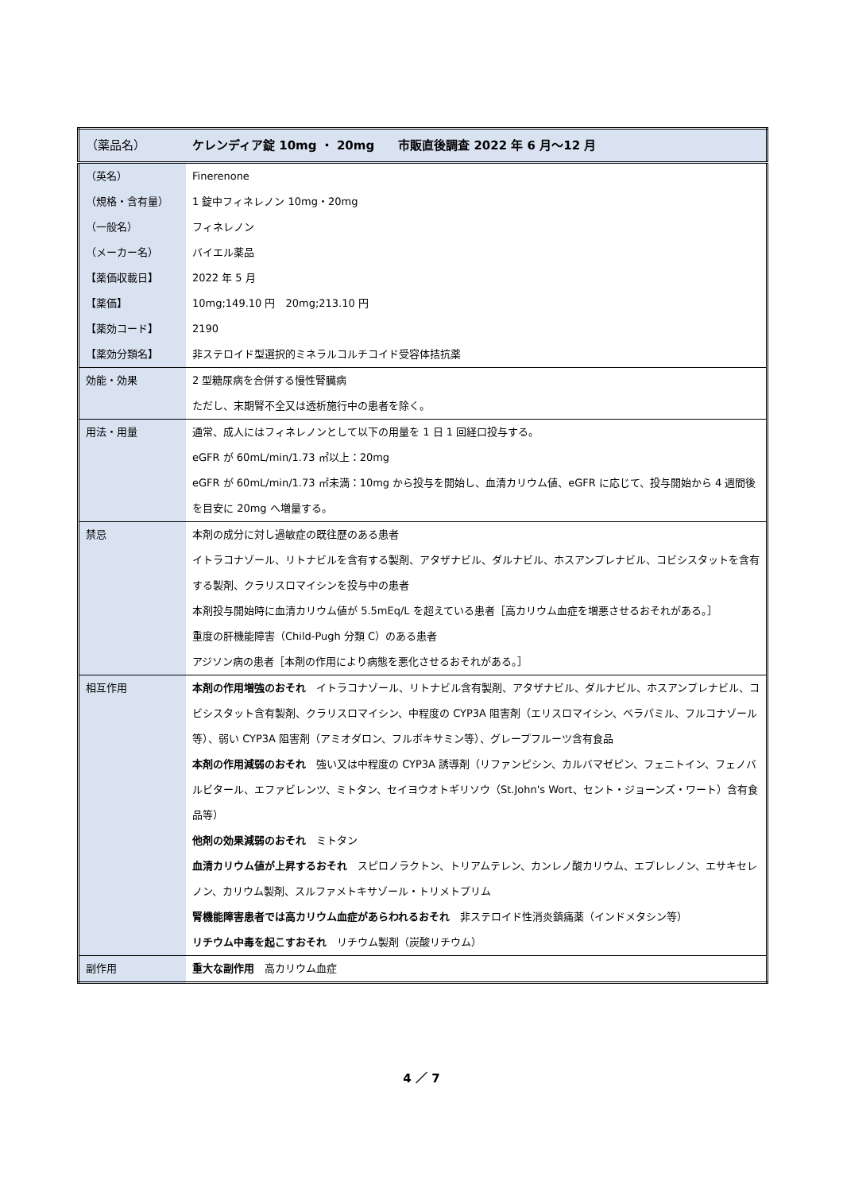| （薬品名） | ケレンディア錠 10mg ・ 20mg 市販直後調査 2022 年 6 月～12 月 |
| （英名） | Finerenone |
| （規格・含有量） | 1 錠中フィネレノン 10mg・20mg |
| （一般名） | フィネレノン |
| （メーカー名） | バイエル薬品 |
| 【薬価収載日】 | 2022 年 5 月 |
| 【薬価】 | 10mg;149.10 円 20mg;213.10 円 |
| 【薬効コード】 | 2190 |
| 【薬効分類名】 | 非ステロイド型選択的ミネラルコルチコイド受容体拮抗薬 |
| 効能・効果 | 2 型糖尿病を合併する慢性腎臓病 ただし、末期腎不全又は透析施行中の患者を除く。 |
| 用法・用量 | 通常、成人にはフィネレノンとして以下の用量を 1 日 1 回経口投与する。 eGFR が 60mL/min/1.73 ㎡以上：20mg eGFR が 60mL/min/1.73 ㎡未満：10mg から投与を開始し、血清カリウム値、eGFR に応じて、投与開始から 4 週間後を目安に 20mg へ増量する。 |
| 禁忌 | 本剤の成分に対し過敏症の既往歴のある患者 イトラコナゾール、リトナビルを含有する製剤、アタザナビル、ダルナビル、ホスアンプレナビル、コビシスタットを含有する製剤、クラリスロマイシンを投与中の患者 本剤投与開始時に血清カリウム値が 5.5mEq/L を超えている患者［高カリウム血症を増悪させるおそれがある。］ 重度の肝機能障害（Child-Pugh 分類 C）のある患者 アジソン病の患者［本剤の作用により病態を悪化させるおそれがある。］ |
| 相互作用 | 本剤の作用増強のおそれ イトラコナゾール、リトナビル含有製剤、アタザナビル、ダルナビル、ホスアンプレナビル、コビシスタット含有製剤、クラリスロマイシン、中程度の CYP3A 阻害剤（エリスロマイシン、ベラパミル、フルコナゾール等）、弱い CYP3A 阻害剤（アミオダロン、フルボキサミン等）、グレープフルーツ含有食品 本剤の作用減弱のおそれ 強い又は中程度の CYP3A 誘導剤（リファンピシン、カルバマゼピン、フェニトイン、フェノバルビタール、エファビレンツ、ミトタン、セイヨウオトギリソウ（St.John's Wort、セント・ジョーンズ・ワート）含有食品等） 他剤の効果減弱のおそれ ミトタン 血清カリウム値が上昇するおそれ スピロノラクトン、トリアムテレン、カンレノ酸カリウム、エプレレノン、エサキセレノン、カリウム製剤、スルファメトキサゾール・トリメトプリム 腎機能障害患者では高カリウム血症があらわれるおそれ 非ステロイド性消炎鎮痛薬（インドメタシン等） リチウム中毒を起こすおそれ リチウム製剤（炭酸リチウム） |
| 副作用 | 重大な副作用 高カリウム血症 |
4 ／ 7